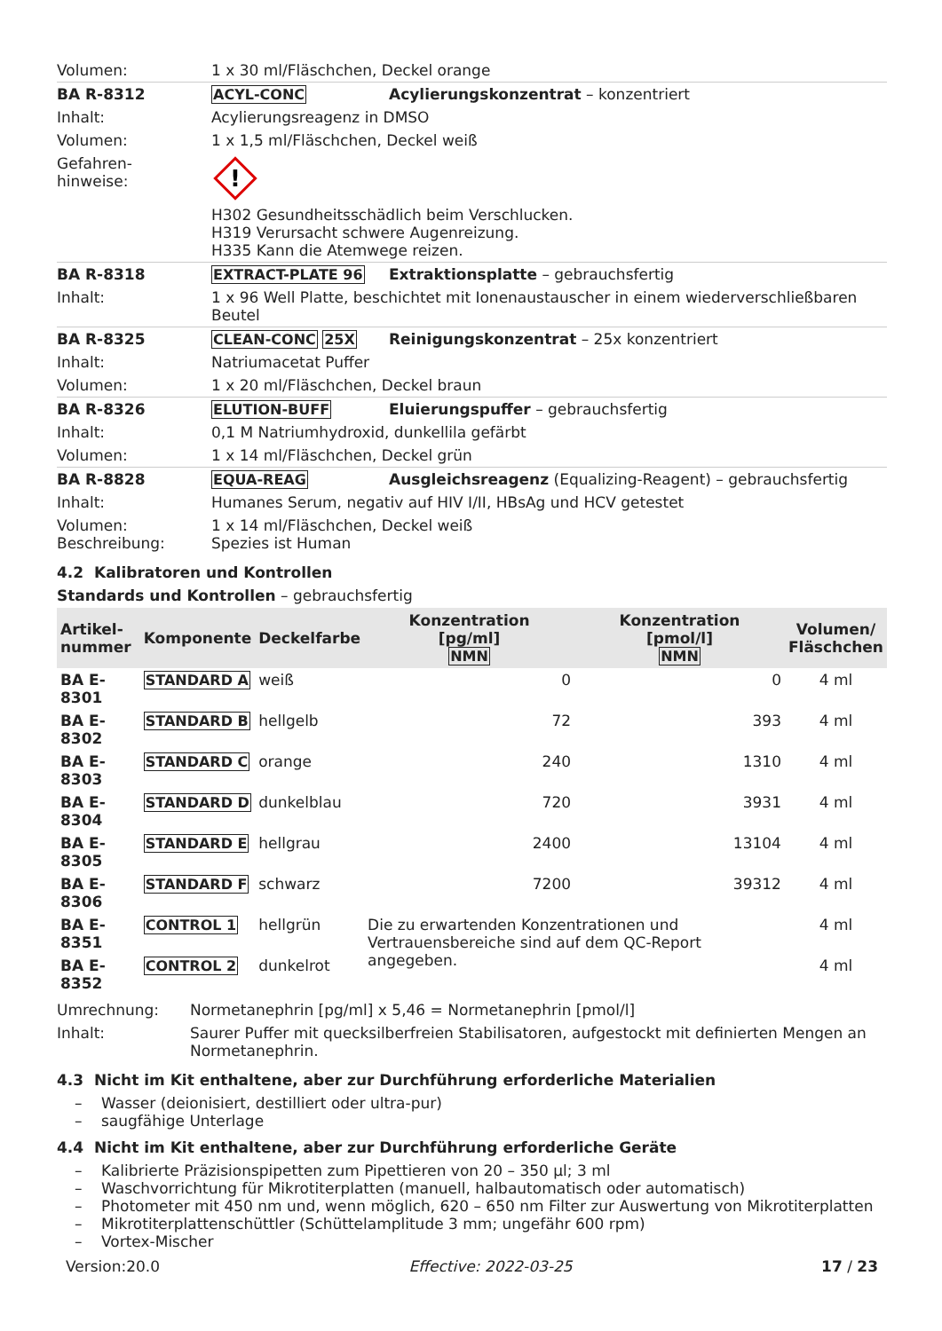| Volumen: | 1 x 30 ml/Fläschchen, Deckel orange | |
| BA R-8312 | ACYL-CONC | Acylierungskonzentrat – konzentriert |
| Inhalt: | Acylierungsreagenz in DMSO | |
| Volumen: | 1 x 1,5 ml/Fläschchen, Deckel weiß | |
| Gefahren- hinweise: | ! H302 Gesundheitsschädlich beim Verschlucken. H319 Verursacht schwere Augenreizung. H335 Kann die Atemwege reizen. | |
| BA R-8318 | EXTRACT-PLATE 96 | Extraktionsplatte – gebrauchsfertig |
| Inhalt: | 1 x 96 Well Platte, beschichtet mit Ionenaustauscher in einem wiederverschließbaren Beutel | |
| BA R-8325 | CLEAN-CONC 25X | Reinigungskonzentrat – 25x konzentriert |
| Inhalt: | Natriumacetat Puffer | |
| Volumen: | 1 x 20 ml/Fläschchen, Deckel braun | |
| BA R-8326 | ELUTION-BUFF | Eluierungspuffer – gebrauchsfertig |
| Inhalt: | 0,1 M Natriumhydroxid, dunkellila gefärbt | |
| Volumen: | 1 x 14 ml/Fläschchen, Deckel grün | |
| BA R-8828 | EQUA-REAG | Ausgleichsreagenz (Equalizing-Reagent) – gebrauchsfertig |
| Inhalt: | Humanes Serum, negativ auf HIV I/II, HBsAg und HCV getestet | |
| Volumen: Beschreibung: | 1 x 14 ml/Fläschchen, Deckel weiß Spezies ist Human | |
4.2 Kalibratoren und Kontrollen
Standards und Kontrollen – gebrauchsfertig
| Artikel- nummer | Komponente | Deckelfarbe | Konzentration [pg/ml] NMN | Konzentration [pmol/l] NMN | Volumen/ Fläschchen |
| --- | --- | --- | --- | --- | --- |
| BA E-8301 | STANDARD A | weiß | 0 | 0 | 4 ml |
| BA E-8302 | STANDARD B | hellgelb | 72 | 393 | 4 ml |
| BA E-8303 | STANDARD C | orange | 240 | 1310 | 4 ml |
| BA E-8304 | STANDARD D | dunkelblau | 720 | 3931 | 4 ml |
| BA E-8305 | STANDARD E | hellgrau | 2400 | 13104 | 4 ml |
| BA E-8306 | STANDARD F | schwarz | 7200 | 39312 | 4 ml |
| BA E-8351 | CONTROL 1 | hellgrün | Die zu erwartenden Konzentrationen und Vertrauensbereiche sind auf dem QC-Report angegeben. | | 4 ml |
| BA E-8352 | CONTROL 2 | dunkelrot | | | 4 ml |
| Umrechnung: | Normetanephrin [pg/ml] x 5,46 = Normetanephrin [pmol/l] |
| Inhalt: | Saurer Puffer mit quecksilberfreien Stabilisatoren, aufgestockt mit definierten Mengen an Normetanephrin. |
4.3 Nicht im Kit enthaltene, aber zur Durchführung erforderliche Materialien
– Wasser (deionisiert, destilliert oder ultra-pur)
– saugfähige Unterlage
4.4 Nicht im Kit enthaltene, aber zur Durchführung erforderliche Geräte
– Kalibrierte Präzisionspipetten zum Pipettieren von 20 – 350 µl; 3 ml
– Waschvorrichtung für Mikrotiterplatten (manuell, halbautomatisch oder automatisch)
– Photometer mit 450 nm und, wenn möglich, 620 – 650 nm Filter zur Auswertung von Mikrotiterplatten
– Mikrotiterplattenschüttler (Schüttelamplitude 3 mm; ungefähr 600 rpm)
– Vortex-Mischer
Version:20.0 Effective: 2022-03-25 17 / 23